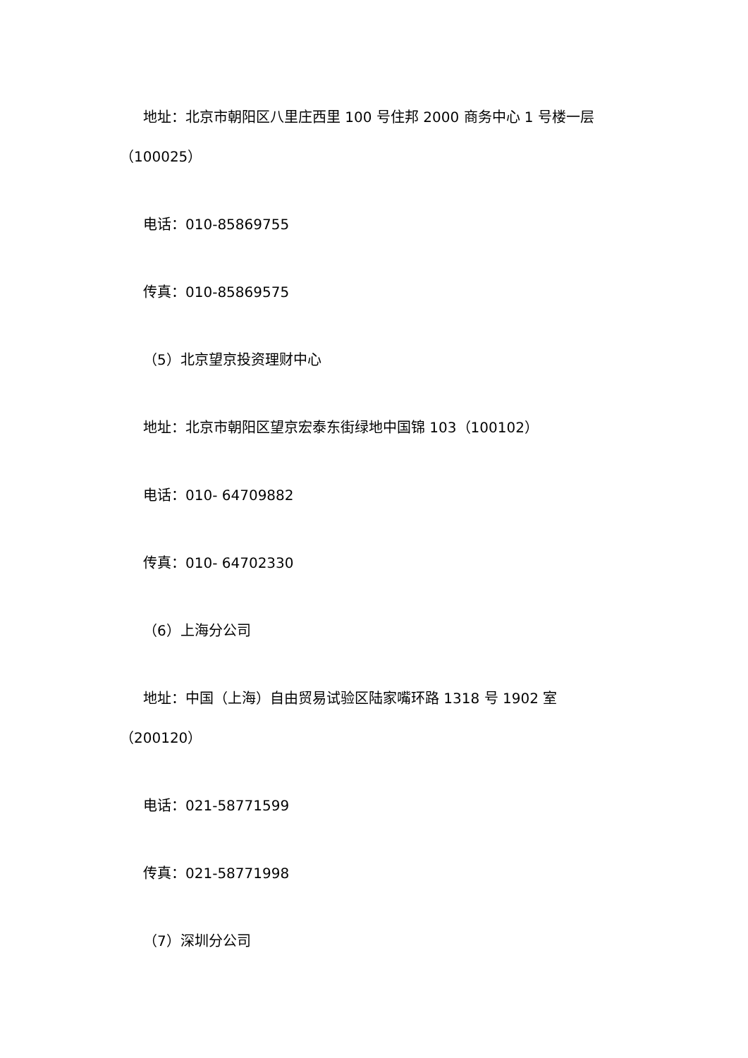地址：北京市朝阳区八里庄西里 100 号住邦 2000 商务中心 1 号楼一层（100025）
电话：010-85869755
传真：010-85869575
（5）北京望京投资理财中心
地址：北京市朝阳区望京宏泰东街绿地中国锦 103（100102）
电话：010- 64709882
传真：010- 64702330
（6）上海分公司
地址：中国（上海）自由贸易试验区陆家嘴环路 1318 号 1902 室（200120）
电话：021-58771599
传真：021-58771998
（7）深圳分公司